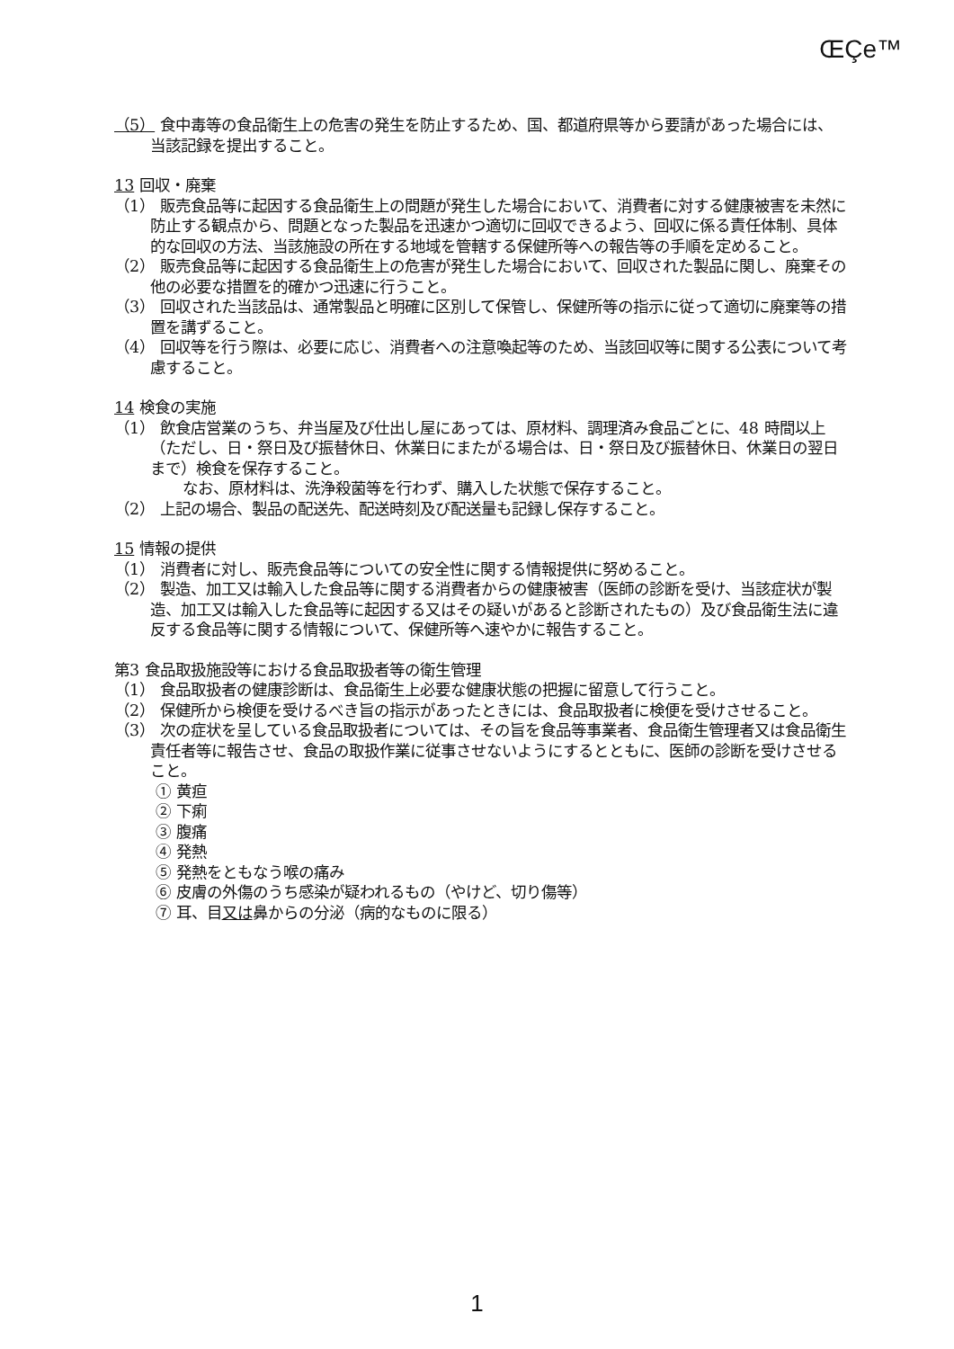ŒÇe™
（5） 食中毒等の食品衛生上の危害の発生を防止するため、国、都道府県等から要請があった場合には、当該記録を提出すること。
13 回収・廃棄
（1） 販売食品等に起因する食品衛生上の問題が発生した場合において、消費者に対する健康被害を未然に防止する観点から、問題となった製品を迅速かつ適切に回収できるよう、回収に係る責任体制、具体的な回収の方法、当該施設の所在する地域を管轄する保健所等への報告等の手順を定めること。
（2） 販売食品等に起因する食品衛生上の危害が発生した場合において、回収された製品に関し、廃棄その他の必要な措置を的確かつ迅速に行うこと。
（3） 回収された当該品は、通常製品と明確に区別して保管し、保健所等の指示に従って適切に廃棄等の措置を講ずること。
（4） 回収等を行う際は、必要に応じ、消費者への注意喚起等のため、当該回収等に関する公表について考慮すること。
14 検食の実施
（1） 飲食店営業のうち、弁当屋及び仕出し屋にあっては、原材料、調理済み食品ごとに、48 時間以上（ただし、日・祭日及び振替休日、休業日にまたがる場合は、日・祭日及び振替休日、休業日の翌日まで）検食を保存すること。
なお、原材料は、洗浄殺菌等を行わず、購入した状態で保存すること。
（2） 上記の場合、製品の配送先、配送時刻及び配送量も記録し保存すること。
15 情報の提供
（1） 消費者に対し、販売食品等についての安全性に関する情報提供に努めること。
（2） 製造、加工又は輸入した食品等に関する消費者からの健康被害（医師の診断を受け、当該症状が製造、加工又は輸入した食品等に起因する又はその疑いがあると診断されたもの）及び食品衛生法に違反する食品等に関する情報について、保健所等へ速やかに報告すること。
第3 食品取扱施設等における食品取扱者等の衛生管理
（1） 食品取扱者の健康診断は、食品衛生上必要な健康状態の把握に留意して行うこと。
（2） 保健所から検便を受けるべき旨の指示があったときには、食品取扱者に検便を受けさせること。
（3） 次の症状を呈している食品取扱者については、その旨を食品等事業者、食品衛生管理者又は食品衛生責任者等に報告させ、食品の取扱作業に従事させないようにするとともに、医師の診断を受けさせること。
① 黄疸
② 下痢
③ 腹痛
④ 発熱
⑤ 発熱をともなう喉の痛み
⑥ 皮膚の外傷のうち感染が疑われるもの（やけど、切り傷等）
⑦ 耳、目又は鼻からの分泌（病的なものに限る）
1